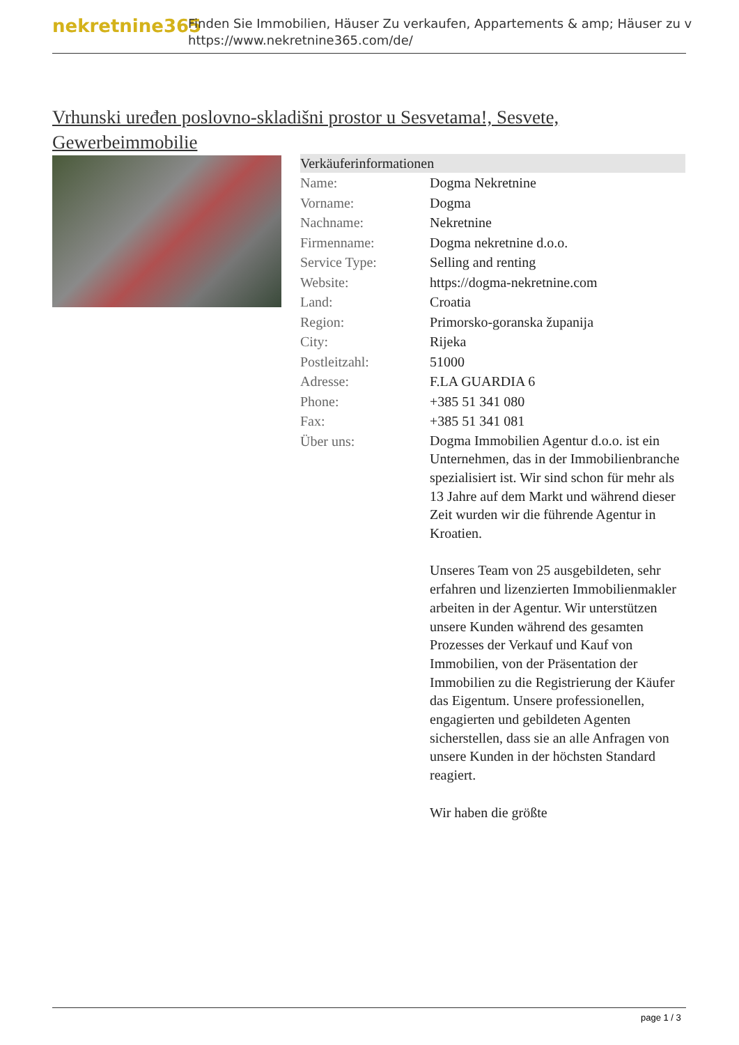nekretnine365
Finden Sie Immobilien, Häuser Zu verkaufen, Appartements & amp; Häuser zu v
https://www.nekretnine365.com/de/
Vrhunski uređen poslovno-skladišni prostor u Sesvetama!, Sesvete, Gewerbeimmobilie
| Verkäuferinformationen | |
| --- | --- |
| Name: | Dogma Nekretnine |
| Vorname: | Dogma |
| Nachname: | Nekretnine |
| Firmenname: | Dogma nekretnine d.o.o. |
| Service Type: | Selling and renting |
| Website: | https://dogma-nekretnine.com |
| Land: | Croatia |
| Region: | Primorsko-goranska županija |
| City: | Rijeka |
| Postleitzahl: | 51000 |
| Adresse: | F.LA GUARDIA 6 |
| Phone: | +385 51 341 080 |
| Fax: | +385 51 341 081 |
| Über uns: | Dogma Immobilien Agentur d.o.o. ist ein Unternehmen, das in der Immobilienbranche spezialisiert ist. Wir sind schon für mehr als 13 Jahre auf dem Markt und während dieser Zeit wurden wir die führende Agentur in Kroatien. Unseres Team von 25 ausgebildeten, sehr erfahren und lizenzierten Immobilienmakler arbeiten in der Agentur. Wir unterstützen unsere Kunden während des gesamten Prozesses der Verkauf und Kauf von Immobilien, von der Präsentation der Immobilien zu die Registrierung der Käufer das Eigentum. Unsere professionellen, engagierten und gebildeten Agenten sicherstellen, dass sie an alle Anfragen von unsere Kunden in der höchsten Standard reagiert. Wir haben die größte |
page 1 / 3